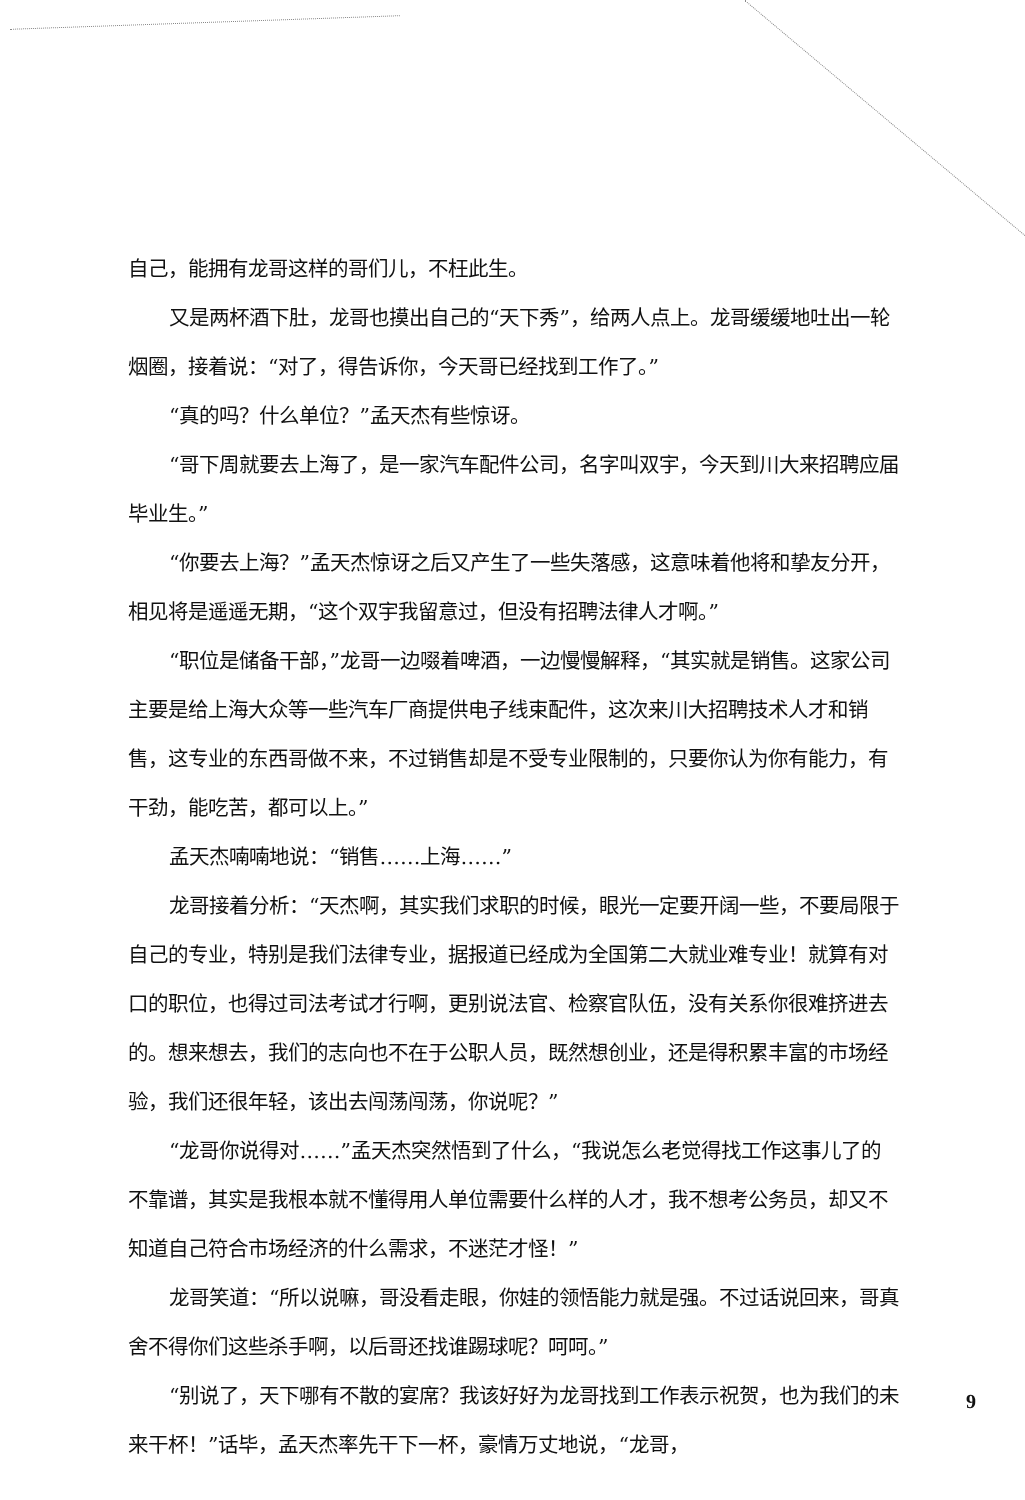自己，能拥有龙哥这样的哥们儿，不枉此生。
又是两杯酒下肚，龙哥也摸出自己的“天下秀”，给两人点上。龙哥缓缓地吐出一轮烟圈，接着说：“对了，得告诉你，今天哥已经找到工作了。”
“真的吗？什么单位？”孟天杰有些惊讶。
“哥下周就要去上海了，是一家汽车配件公司，名字叫双宇，今天到川大来招聘应届毕业生。”
“你要去上海？”孟天杰惊讶之后又产生了一些失落感，这意味着他将和挚友分开，相见将是遥遥无期，“这个双宇我留意过，但没有招聘法律人才啊。”
“职位是储备干部，”龙哥一边啜着啤酒，一边慢慢解释，“其实就是销售。这家公司主要是给上海大众等一些汽车厂商提供电子线束配件，这次来川大招聘技术人才和销售，这专业的东西哥做不来，不过销售却是不受专业限制的，只要你认为你有能力，有干劲，能吃苦，都可以上。”
孟天杰喃喃地说：“销售……上海……”
龙哥接着分析：“天杰啊，其实我们求职的时候，眼光一定要开阔一些，不要局限于自己的专业，特别是我们法律专业，据报道已经成为全国第二大就业难专业！就算有对口的职位，也得过司法考试才行啊，更别说法官、检察官队伍，没有关系你很难挤进去的。想来想去，我们的志向也不在于公职人员，既然想创业，还是得积累丰富的市场经验，我们还很年轻，该出去闯荡闯荡，你说呢？”
“龙哥你说得对……”孟天杰突然悟到了什么，“我说怎么老觉得找工作这事儿了的不靠谱，其实是我根本就不懂得用人单位需要什么样的人才，我不想考公务员，却又不知道自己符合市场经济的什么需求，不迷茫才怪！”
龙哥笑道：“所以说嘛，哥没看走眼，你娃的领悟能力就是强。不过话说回来，哥真舍不得你们这些杀手啊，以后哥还找谁踢球呢？呵呵。”
“别说了，天下哪有不散的宴席？我该好好为龙哥找到工作表示祝贺，也为我们的未来干杯！”话毕，孟天杰率先干下一杯，豪情万丈地说，“龙哥，
9